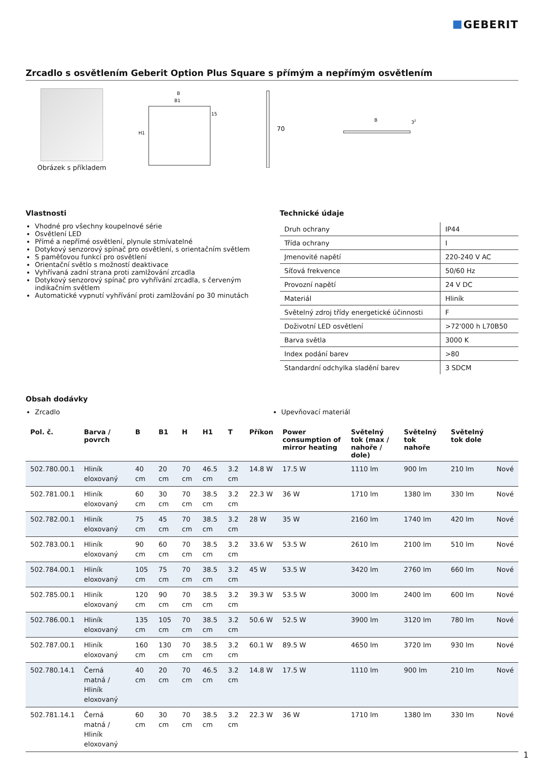GEBERIT
Zrcadlo s osvětlením Geberit Option Plus Square s přímým a nepřímým osvětlením
Obrázek s příkladem
B
B1
15
H1
70
B
32
Vlastnosti
Vhodné pro všechny koupelnové série
Osvětlení LED
Přímé a nepřímé osvětlení, plynule stmívatelné
Dotykový senzorový spínač pro osvětlení, s orientačním světlem
S paměťovou funkcí pro osvětlení
Orientační světlo s možností deaktivace
Vyhřívaná zadní strana proti zamlžování zrcadla
Dotykový senzorový spínač pro vyhřívání zrcadla, s červeným indikačním světlem
Automatické vypnutí vyhřívání proti zamlžování po 30 minutách
Technické údaje
| Druh ochrany | IP44 |
| Třída ochrany | I |
| Jmenovité napětí | 220-240 V AC |
| Síťová frekvence | 50/60 Hz |
| Provozní napětí | 24 V DC |
| Materiál | Hliník |
| Světelný zdroj třídy energetické účinnosti | F |
| Doživotní LED osvětlení | >72'000 h L70B50 |
| Barva světla | 3000 K |
| Index podání barev | >80 |
| Standardní odchylka sladění barev | 3 SDCM |
Obsah dodávky
Zrcadlo Upevňovací materiál
| Pol. č. | Barva / povrch | B | B1 | H | H1 | T | Příkon | Power consumption of mirror heating | Světelný tok (max / nahoře / dole) | Světelný tok nahoře | Světelný tok dole | |
| --- | --- | --- | --- | --- | --- | --- | --- | --- | --- | --- | --- | --- |
| 502.780.00.1 | Hliník eloxovaný | 40 cm | 20 cm | 70 cm | 46.5 cm | 3.2 cm | 14.8 W | 17.5 W | 1110 lm | 900 lm | 210 lm | Nové |
| 502.781.00.1 | Hliník eloxovaný | 60 cm | 30 cm | 70 cm | 38.5 cm | 3.2 cm | 22.3 W | 36 W | 1710 lm | 1380 lm | 330 lm | Nové |
| 502.782.00.1 | Hliník eloxovaný | 75 cm | 45 cm | 70 cm | 38.5 cm | 3.2 cm | 28 W | 35 W | 2160 lm | 1740 lm | 420 lm | Nové |
| 502.783.00.1 | Hliník eloxovaný | 90 cm | 60 cm | 70 cm | 38.5 cm | 3.2 cm | 33.6 W | 53.5 W | 2610 lm | 2100 lm | 510 lm | Nové |
| 502.784.00.1 | Hliník eloxovaný | 105 cm | 75 cm | 70 cm | 38.5 cm | 3.2 cm | 45 W | 53.5 W | 3420 lm | 2760 lm | 660 lm | Nové |
| 502.785.00.1 | Hliník eloxovaný | 120 cm | 90 cm | 70 cm | 38.5 cm | 3.2 cm | 39.3 W | 53.5 W | 3000 lm | 2400 lm | 600 lm | Nové |
| 502.786.00.1 | Hliník eloxovaný | 135 cm | 105 cm | 70 cm | 38.5 cm | 3.2 cm | 50.6 W | 52.5 W | 3900 lm | 3120 lm | 780 lm | Nové |
| 502.787.00.1 | Hliník eloxovaný | 160 cm | 130 cm | 70 cm | 38.5 cm | 3.2 cm | 60.1 W | 89.5 W | 4650 lm | 3720 lm | 930 lm | Nové |
| 502.780.14.1 | Černá matná / Hliník eloxovaný | 40 cm | 20 cm | 70 cm | 46.5 cm | 3.2 cm | 14.8 W | 17.5 W | 1110 lm | 900 lm | 210 lm | Nové |
| 502.781.14.1 | Černá matná / Hliník eloxovaný | 60 cm | 30 cm | 70 cm | 38.5 cm | 3.2 cm | 22.3 W | 36 W | 1710 lm | 1380 lm | 330 lm | Nové |
1